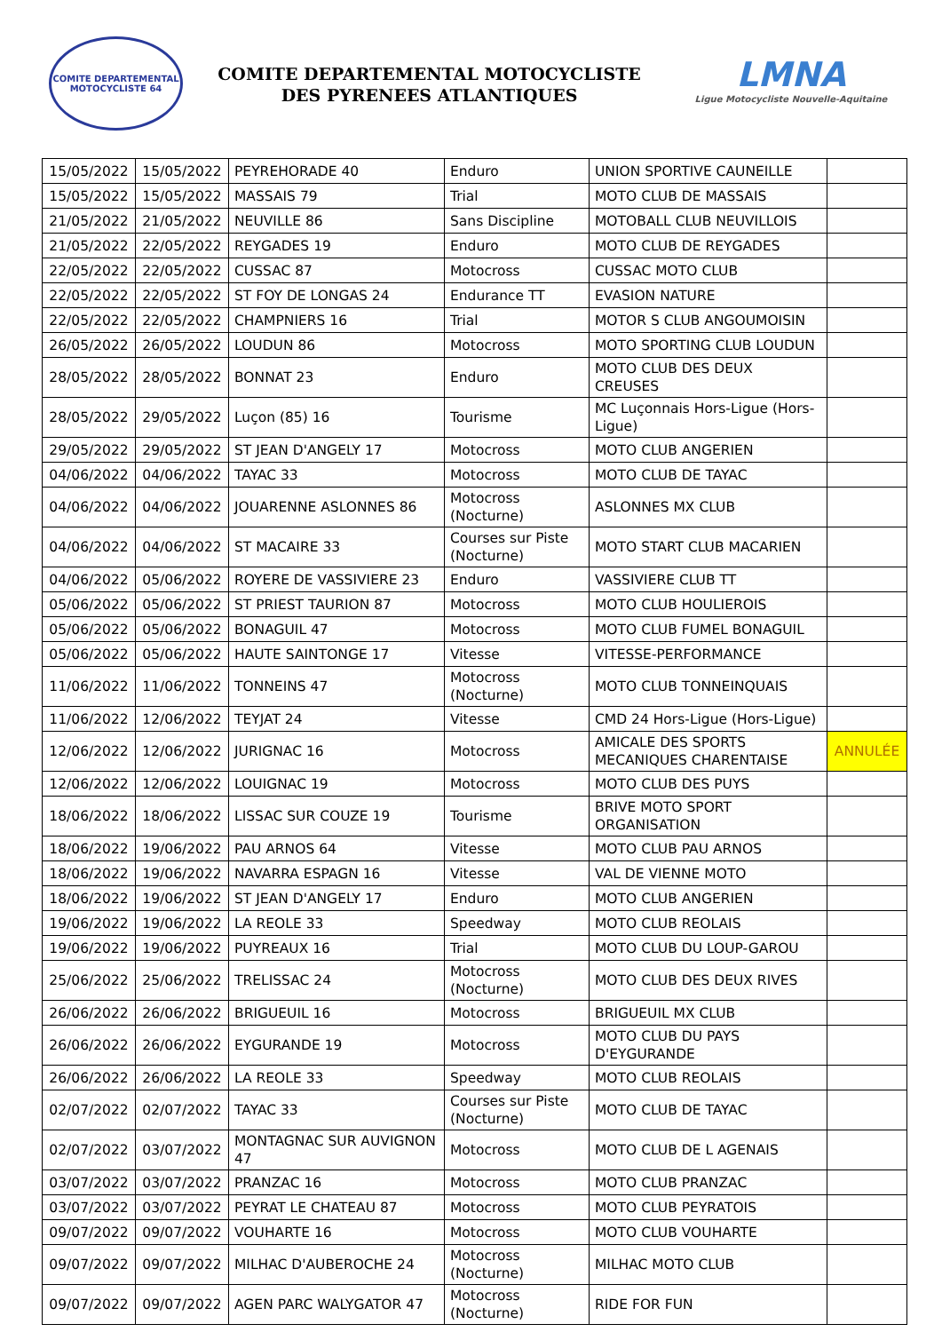COMITE DEPARTEMENTAL
MOTOCYCLISTE 64
COMITE DEPARTEMENTAL MOTOCYCLISTE
DES PYRENEES ATLANTIQUES
LMNA
Ligue Motocycliste Nouvelle-Aquitaine
| 15/05/2022 | 15/05/2022 | PEYREHORADE 40 | Enduro | UNION SPORTIVE CAUNEILLE | |
| 15/05/2022 | 15/05/2022 | MASSAIS 79 | Trial | MOTO CLUB DE MASSAIS | |
| 21/05/2022 | 21/05/2022 | NEUVILLE 86 | Sans Discipline | MOTOBALL CLUB NEUVILLOIS | |
| 21/05/2022 | 22/05/2022 | REYGADES 19 | Enduro | MOTO CLUB DE REYGADES | |
| 22/05/2022 | 22/05/2022 | CUSSAC 87 | Motocross | CUSSAC MOTO CLUB | |
| 22/05/2022 | 22/05/2022 | ST FOY DE LONGAS 24 | Endurance TT | EVASION NATURE | |
| 22/05/2022 | 22/05/2022 | CHAMPNIERS 16 | Trial | MOTOR S CLUB ANGOUMOISIN | |
| 26/05/2022 | 26/05/2022 | LOUDUN 86 | Motocross | MOTO SPORTING CLUB LOUDUN | |
| 28/05/2022 | 28/05/2022 | BONNAT 23 | Enduro | MOTO CLUB DES DEUX CREUSES | |
| 28/05/2022 | 29/05/2022 | Luçon (85) 16 | Tourisme | MC Luçonnais Hors-Ligue (Hors-Ligue) | |
| 29/05/2022 | 29/05/2022 | ST JEAN D'ANGELY 17 | Motocross | MOTO CLUB ANGERIEN | |
| 04/06/2022 | 04/06/2022 | TAYAC 33 | Motocross | MOTO CLUB DE TAYAC | |
| 04/06/2022 | 04/06/2022 | JOUARENNE ASLONNES 86 | Motocross (Nocturne) | ASLONNES MX CLUB | |
| 04/06/2022 | 04/06/2022 | ST MACAIRE 33 | Courses sur Piste (Nocturne) | MOTO START CLUB MACARIEN | |
| 04/06/2022 | 05/06/2022 | ROYERE DE VASSIVIERE 23 | Enduro | VASSIVIERE CLUB TT | |
| 05/06/2022 | 05/06/2022 | ST PRIEST TAURION 87 | Motocross | MOTO CLUB HOULIEROIS | |
| 05/06/2022 | 05/06/2022 | BONAGUIL 47 | Motocross | MOTO CLUB FUMEL BONAGUIL | |
| 05/06/2022 | 05/06/2022 | HAUTE SAINTONGE 17 | Vitesse | VITESSE-PERFORMANCE | |
| 11/06/2022 | 11/06/2022 | TONNEINS 47 | Motocross (Nocturne) | MOTO CLUB TONNEINQUAIS | |
| 11/06/2022 | 12/06/2022 | TEYJAT 24 | Vitesse | CMD 24 Hors-Ligue (Hors-Ligue) | |
| 12/06/2022 | 12/06/2022 | JURIGNAC 16 | Motocross | AMICALE DES SPORTS MECANIQUES CHARENTAISE | ANNULÉE |
| 12/06/2022 | 12/06/2022 | LOUIGNAC 19 | Motocross | MOTO CLUB DES PUYS | |
| 18/06/2022 | 18/06/2022 | LISSAC SUR COUZE 19 | Tourisme | BRIVE MOTO SPORT ORGANISATION | |
| 18/06/2022 | 19/06/2022 | PAU ARNOS 64 | Vitesse | MOTO CLUB PAU ARNOS | |
| 18/06/2022 | 19/06/2022 | NAVARRA ESPAGN 16 | Vitesse | VAL DE VIENNE MOTO | |
| 18/06/2022 | 19/06/2022 | ST JEAN D'ANGELY 17 | Enduro | MOTO CLUB ANGERIEN | |
| 19/06/2022 | 19/06/2022 | LA REOLE 33 | Speedway | MOTO CLUB REOLAIS | |
| 19/06/2022 | 19/06/2022 | PUYREAUX 16 | Trial | MOTO CLUB DU LOUP-GAROU | |
| 25/06/2022 | 25/06/2022 | TRELISSAC 24 | Motocross (Nocturne) | MOTO CLUB DES DEUX RIVES | |
| 26/06/2022 | 26/06/2022 | BRIGUEUIL 16 | Motocross | BRIGUEUIL MX CLUB | |
| 26/06/2022 | 26/06/2022 | EYGURANDE 19 | Motocross | MOTO CLUB DU PAYS D'EYGURANDE | |
| 26/06/2022 | 26/06/2022 | LA REOLE 33 | Speedway | MOTO CLUB REOLAIS | |
| 02/07/2022 | 02/07/2022 | TAYAC 33 | Courses sur Piste (Nocturne) | MOTO CLUB DE TAYAC | |
| 02/07/2022 | 03/07/2022 | MONTAGNAC SUR AUVIGNON 47 | Motocross | MOTO CLUB DE L AGENAIS | |
| 03/07/2022 | 03/07/2022 | PRANZAC 16 | Motocross | MOTO CLUB PRANZAC | |
| 03/07/2022 | 03/07/2022 | PEYRAT LE CHATEAU 87 | Motocross | MOTO CLUB PEYRATOIS | |
| 09/07/2022 | 09/07/2022 | VOUHARTE 16 | Motocross | MOTO CLUB VOUHARTE | |
| 09/07/2022 | 09/07/2022 | MILHAC D'AUBEROCHE 24 | Motocross (Nocturne) | MILHAC MOTO CLUB | |
| 09/07/2022 | 09/07/2022 | AGEN PARC WALYGATOR 47 | Motocross (Nocturne) | RIDE FOR FUN | |